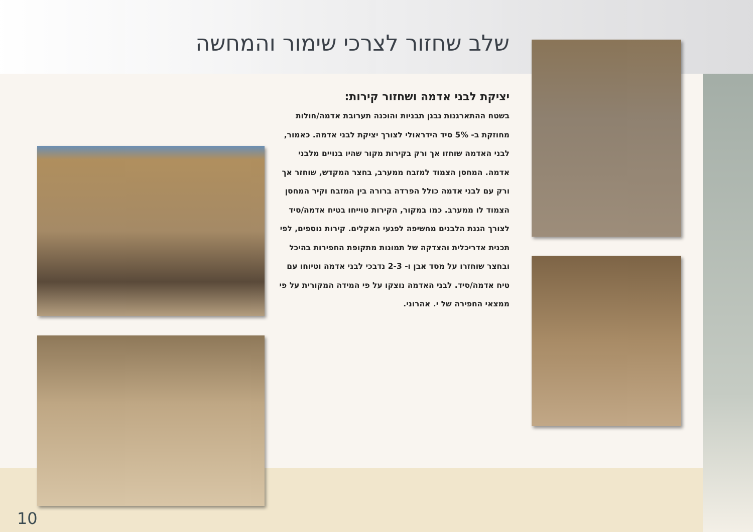שלב שחזור לצרכי שימור והמחשה
יציקת לבני אדמה ושחזור קירות:
בשטח ההתארגנות נבנן תבניות והוכנה תערובת אדמה/חולות מחוזקת ב- 5% סיד הידראולי לצורך יציקת לבני אדמה. כאמור, לבני האדמה שוחזו אך ורק בקירות מקור שהיו בנויים מלבני אדמה. המחסן הצמוד למזבח ממערב, בחצר המקדש, שוחזר אך ורק עם לבני אדמה כולל הפרדה ברורה בין המזבח וקיר המחסן הצמוד לו ממערב. כמו במקור, הקירות טוייחו בטיח אדמה/סיד לצורך הגנת הלבנים מחשיפה לפגעי האקלים. קירות נוספים, לפי תכנית אדריכלית והצדקה של תמונות מתקופת החפירות בהיכל ובחצר שוחזרו על מסד אבן ו- 2-3 נדבכי לבני אדמה וטיוחו עם טיח אדמה/סיד. לבני האדמה נוצקו על פי המידה המקורית על פי ממצאי החפירה של י. אהרוני.
10